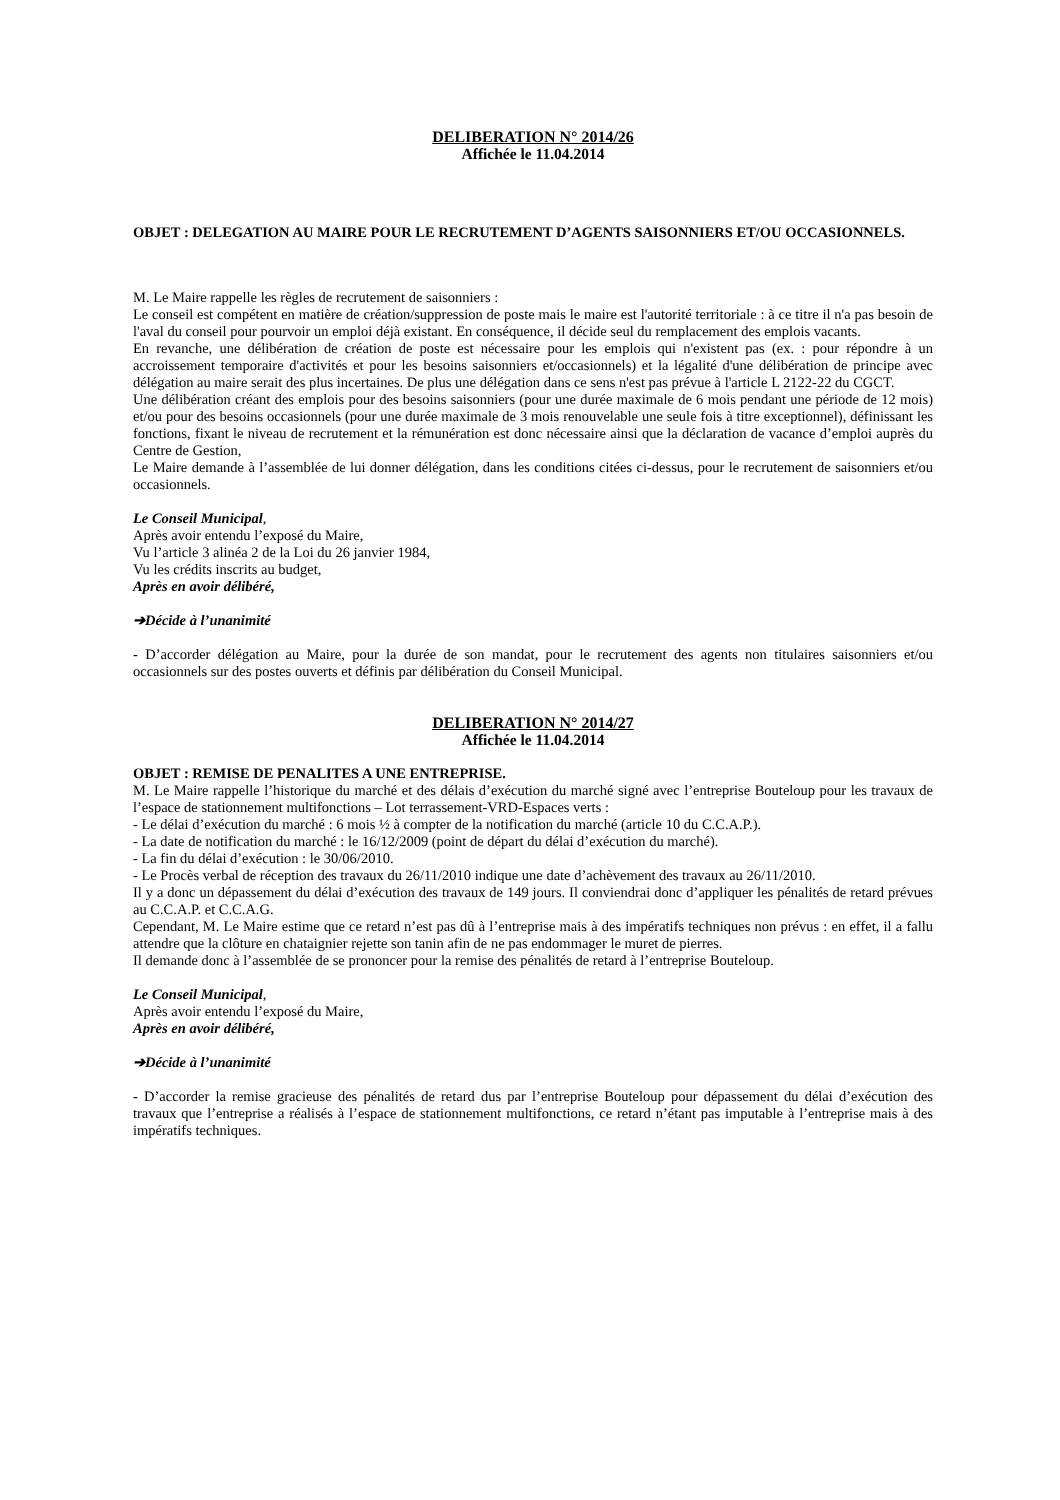DELIBERATION N° 2014/26
Affichée le 11.04.2014
OBJET : DELEGATION AU MAIRE POUR LE RECRUTEMENT D’AGENTS SAISONNIERS ET/OU OCCASIONNELS.
M. Le Maire rappelle les règles de recrutement de saisonniers :
Le conseil est compétent en matière de création/suppression de poste mais le maire est l'autorité territoriale : à ce titre il n'a pas besoin de l'aval du conseil pour pourvoir un emploi déjà existant. En conséquence, il décide seul du remplacement des emplois vacants.
En revanche, une délibération de création de poste est nécessaire pour les emplois qui n'existent pas (ex. : pour répondre à un accroissement temporaire d'activités et pour les besoins saisonniers et/occasionnels) et la légalité d'une délibération de principe avec délégation au maire serait des plus incertaines. De plus une délégation dans ce sens n'est pas prévue à l'article L 2122-22 du CGCT.
Une délibération créant des emplois pour des besoins saisonniers (pour une durée maximale de 6 mois pendant une période de 12 mois) et/ou pour des besoins occasionnels (pour une durée maximale de 3 mois renouvelable une seule fois à titre exceptionnel), définissant les fonctions, fixant le niveau de recrutement et la rémunération est donc nécessaire ainsi que la déclaration de vacance d’emploi auprès du Centre de Gestion,
Le Maire demande à l’assemblée de lui donner délégation, dans les conditions citées ci-dessus, pour le recrutement de saisonniers et/ou occasionnels.
Le Conseil Municipal,
Après avoir entendu l’exposé du Maire,
Vu l’article 3 alinéa 2 de la Loi du 26 janvier 1984,
Vu les crédits inscrits au budget,
Après en avoir délibéré,
➔Décide à l’unanimité
- D’accorder délégation au Maire, pour la durée de son mandat, pour le recrutement des agents non titulaires saisonniers et/ou occasionnels sur des postes ouverts et définis par délibération du Conseil Municipal.
DELIBERATION N° 2014/27
Affichée le 11.04.2014
OBJET : REMISE DE PENALITES A UNE ENTREPRISE.
M. Le Maire rappelle l’historique du marché et des délais d’exécution du marché signé avec l’entreprise Bouteloup pour les travaux de l’espace de stationnement multifonctions – Lot terrassement-VRD-Espaces verts :
- Le délai d’exécution du marché : 6 mois ½ à compter de la notification du marché (article 10 du C.C.A.P.).
- La date de notification du marché : le 16/12/2009 (point de départ du délai d’exécution du marché).
- La fin du délai d’exécution : le 30/06/2010.
- Le Procès verbal de réception des travaux du 26/11/2010 indique une date d’achèvement des travaux au 26/11/2010.
Il y a donc un dépassement du délai d’exécution des travaux de 149 jours. Il conviendrai donc d’appliquer les pénalités de retard prévues au C.C.A.P. et C.C.A.G.
Cependant, M. Le Maire estime que ce retard n’est pas dû à l’entreprise mais à des impératifs techniques non prévus : en effet, il a fallu attendre que la clôture en chataignier rejette son tanin afin de ne pas endommager le muret de pierres.
Il demande donc à l’assemblée de se prononcer pour la remise des pénalités de retard à l’entreprise Bouteloup.
Le Conseil Municipal,
Après avoir entendu l’exposé du Maire,
Après en avoir délibéré,
➔Décide à l’unanimité
- D’accorder la remise gracieuse des pénalités de retard dus par l’entreprise Bouteloup pour dépassement du délai d’exécution des travaux que l’entreprise a réalisés à l’espace de stationnement multifonctions, ce retard n’étant pas imputable à l’entreprise mais à des impératifs techniques.